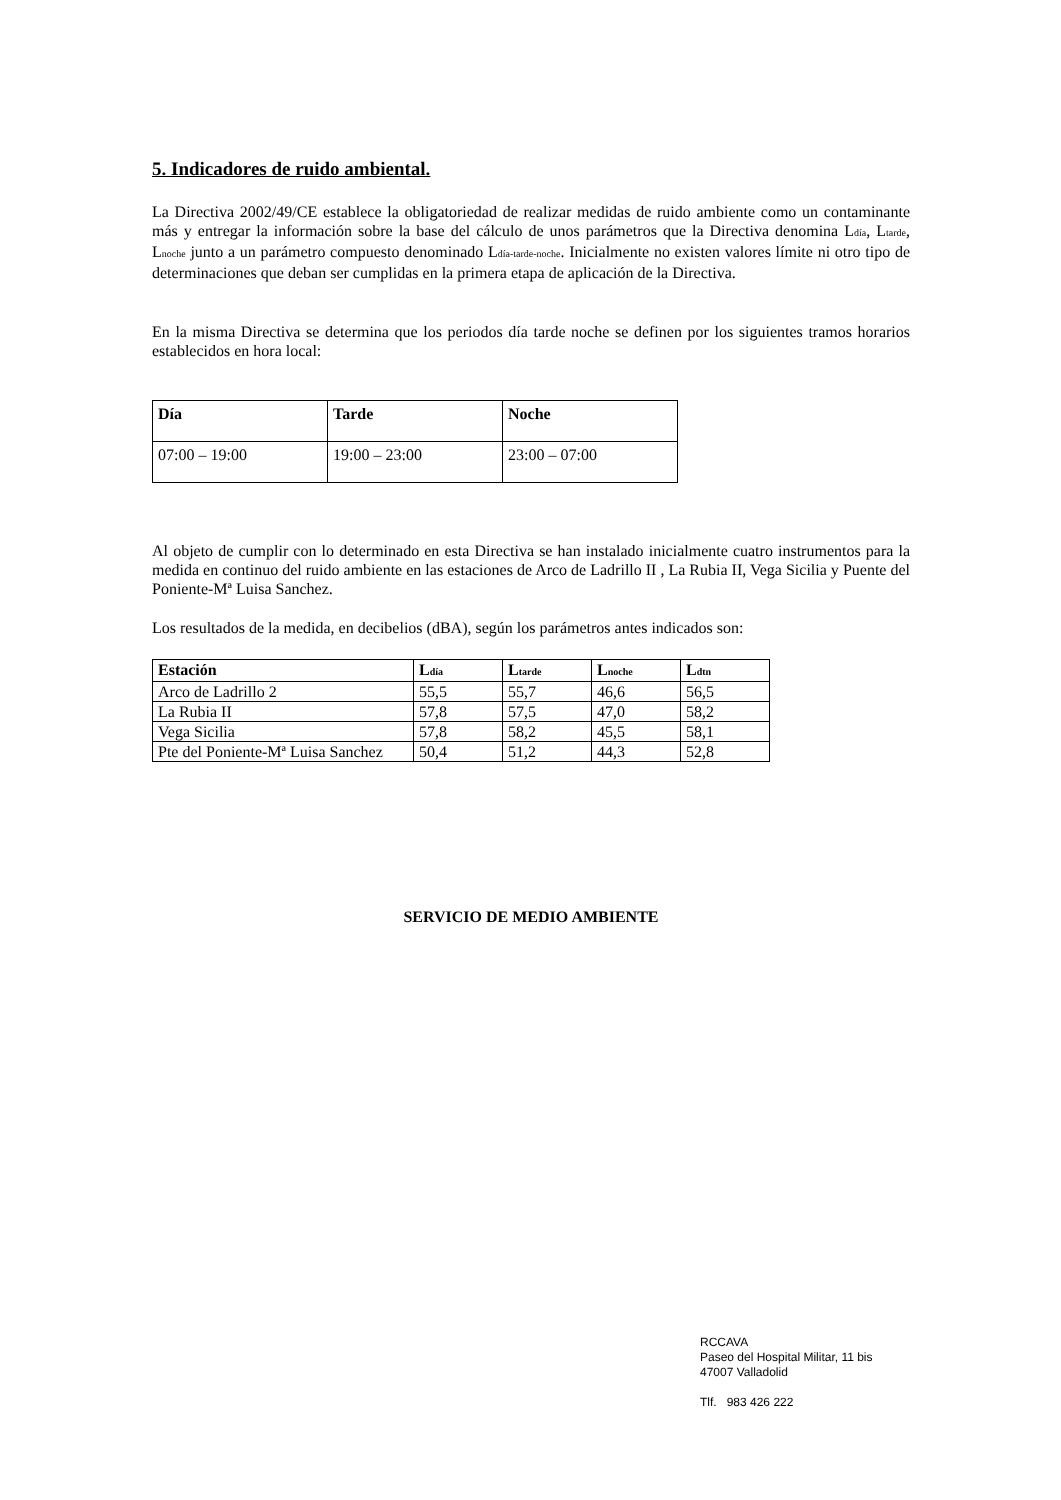5. Indicadores de ruido ambiental.
La Directiva 2002/49/CE establece la obligatoriedad de realizar medidas de ruido ambiente como un contaminante más y entregar la información sobre la base del cálculo de unos parámetros que la Directiva denomina L<sub>día</sub>, L<sub>tarde</sub>, L<sub>noche</sub> junto a un parámetro compuesto denominado L<sub>día-tarde-noche</sub>. Inicialmente no existen valores límite ni otro tipo de determinaciones que deban ser cumplidas en la primera etapa de aplicación de la Directiva.
En la misma Directiva se determina que los periodos día tarde noche se definen por los siguientes tramos horarios establecidos en hora local:
| Día | Tarde | Noche |
| --- | --- | --- |
| 07:00 – 19:00 | 19:00 – 23:00 | 23:00 – 07:00 |
Al objeto de cumplir con lo determinado en esta Directiva se han instalado inicialmente cuatro instrumentos para la medida en continuo del ruido ambiente en las estaciones de Arco de Ladrillo II , La Rubia II, Vega Sicilia y Puente del Poniente-Mª Luisa Sanchez.
Los resultados de la medida, en decibelios (dBA), según los parámetros antes indicados son:
| Estación | L<sub>día</sub> | L<sub>tarde</sub> | L<sub>noche</sub> | L<sub>dtn</sub> |
| --- | --- | --- | --- | --- |
| Arco de Ladrillo 2 | 55,5 | 55,7 | 46,6 | 56,5 |
| La Rubia II | 57,8 | 57,5 | 47,0 | 58,2 |
| Vega Sicilia | 57,8 | 58,2 | 45,5 | 58,1 |
| Pte del Poniente-Mª Luisa Sanchez | 50,4 | 51,2 | 44,3 | 52,8 |
SERVICIO DE MEDIO AMBIENTE
RCCAVA
Paseo del Hospital Militar, 11 bis
47007 Valladolid
Tlf. 983 426 222